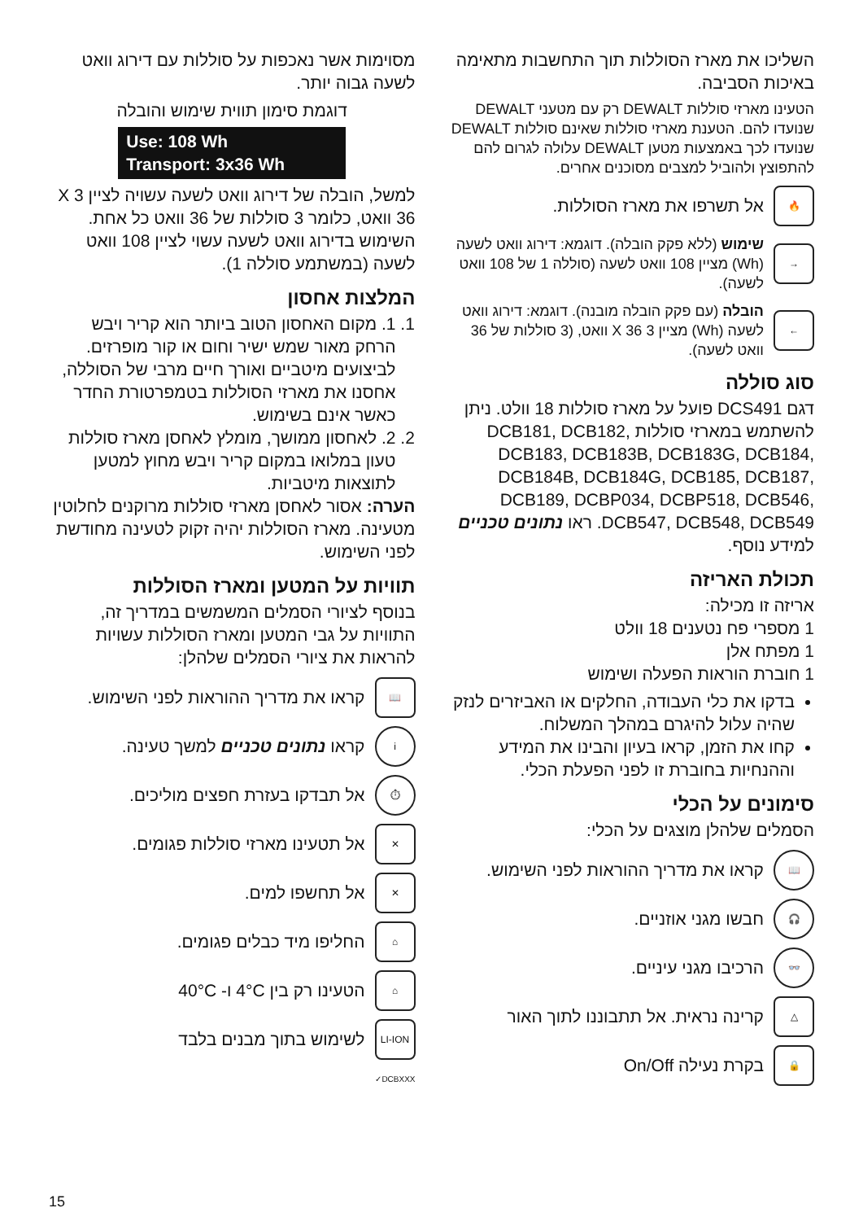מסוימות אשר נאכפות על סוללות עם דירוג וואט לשעה גבוה יותר.
דוגמת סימון תווית שימוש והובלה
Use: 108 Wh
Transport: 3x36 Wh
למשל, הובלה של דירוג וואט לשעה עשויה לציין 3 X 36 וואט, כלומר 3 סוללות של 36 וואט כל אחת. השימוש בדירוג וואט לשעה עשוי לציין 108 וואט לשעה (במשתמע סוללה 1).
המלצות אחסון
1. 1. מקום האחסון הטוב ביותר הוא קריר ויבש הרחק מאור שמש ישיר וחום או קור מופרזים. לביצועים מיטביים ואורך חיים מרבי של הסוללה, אחסנו את מארזי הסוללות בטמפרטורת החדר כאשר אינם בשימוש.
2. 2. לאחסון ממושך, מומלץ לאחסן מארז סוללות טעון במלואו במקום קריר ויבש מחוץ למטען לתוצאות מיטביות.
הערה: אסור לאחסן מארזי סוללות מרוקנים לחלוטין מטעינה. מארז הסוללות יהיה זקוק לטעינה מחודשת לפני השימוש.
תוויות על המטען ומארז הסוללות
בנוסף לציורי הסמלים המשמשים במדריך זה, התוויות על גבי המטען ומארז הסוללות עשויות להראות את ציורי הסמלים שלהלן:
📖
קראו את מדריך ההוראות לפני השימוש.
i
קראו נתונים טכניים למשך טעינה.
⏱
אל תבדקו בעזרת חפצים מוליכים.
✕
אל תטעינו מארזי סוללות פגומים.
✕
אל תחשפו למים.
⌂
החליפו מיד כבלים פגומים.
⌂
הטעינו רק בין 4°C ו- 40°C
LI-ION
לשימוש בתוך מבנים בלבד
DCBXXX✓
השליכו את מארז הסוללות תוך התחשבות מתאימה באיכות הסביבה.
הטעינו מארזי סוללות DEWALT רק עם מטעני DEWALT שנועדו להם. הטענת מארזי סוללות שאינם סוללות DEWALT שנועדו לכך באמצעות מטען DEWALT עלולה לגרום להם להתפוצץ ולהוביל למצבים מסוכנים אחרים.
🔥
אל תשרפו את מארז הסוללות.
→
שימוש (ללא פקק הובלה). דוגמא: דירוג וואט לשעה (Wh) מציין 108 וואט לשעה (סוללה 1 של 108 וואט לשעה).
←
הובלה (עם פקק הובלה מובנה). דוגמא: דירוג וואט לשעה (Wh) מציין 3 X 36 וואט, (3 סוללות של 36 וואט לשעה).
סוג סוללה
דגם DCS491 פועל על מארז סוללות 18 וולט. ניתן להשתמש במארזי סוללות DCB181, DCB182, DCB183, DCB183B, DCB183G, DCB184, DCB184B, DCB184G, DCB185, DCB187, DCB189, DCBP034, DCBP518, DCB546, DCB547, DCB548, DCB549. ראו נתונים טכניים למידע נוסף.
תכולת האריזה
אריזה זו מכילה:
1 מספרי פח נטענים 18 וולט
1 מפתח אלן
1 חוברת הוראות הפעלה ושימוש
בדקו את כלי העבודה, החלקים או האביזרים לנזק שהיה עלול להיגרם במהלך המשלוח.
קחו את הזמן, קראו בעיון והבינו את המידע וההנחיות בחוברת זו לפני הפעלת הכלי.
סימונים על הכלי
הסמלים שלהלן מוצגים על הכלי:
📖
קראו את מדריך ההוראות לפני השימוש.
🎧
חבשו מגני אוזניים.
👓
הרכיבו מגני עיניים.
△
קרינה נראית. אל תתבוננו לתוך האור
🔒
בקרת נעילה On/Off
15